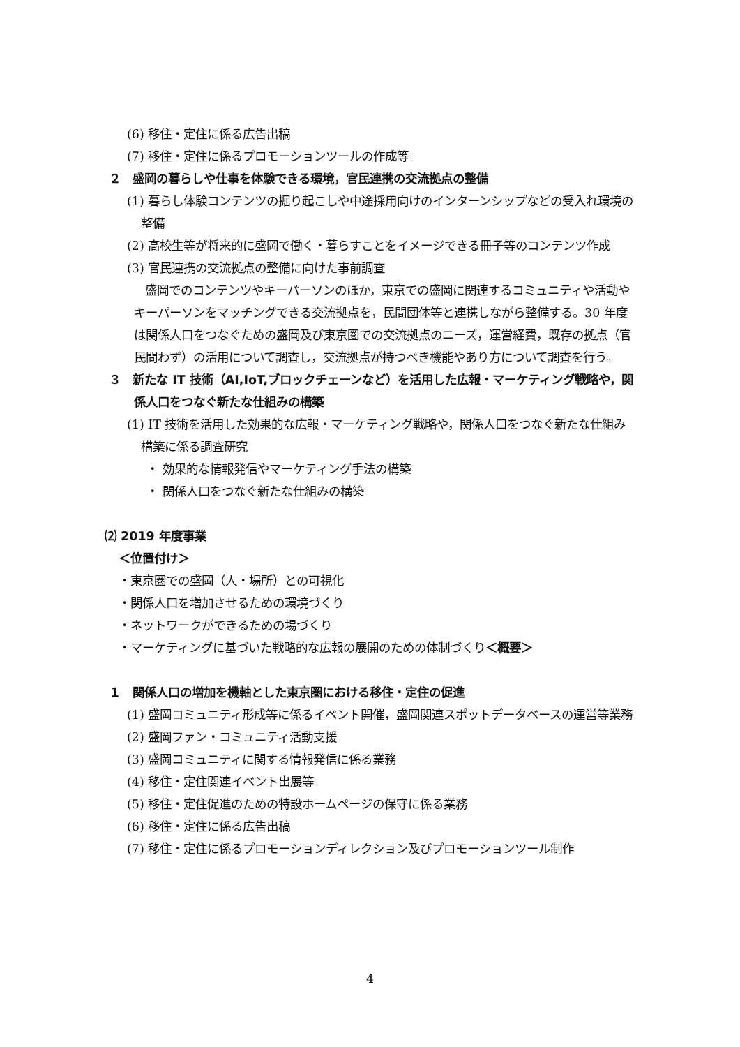(6) 移住・定住に係る広告出稿
(7) 移住・定住に係るプロモーションツールの作成等
２　盛岡の暮らしや仕事を体験できる環境，官民連携の交流拠点の整備
(1) 暮らし体験コンテンツの掘り起こしや中途採用向けのインターンシップなどの受入れ環境の整備
(2) 高校生等が将来的に盛岡で働く・暮らすことをイメージできる冊子等のコンテンツ作成
(3) 官民連携の交流拠点の整備に向けた事前調査
盛岡でのコンテンツやキーパーソンのほか，東京での盛岡に関連するコミュニティや活動やキーパーソンをマッチングできる交流拠点を，民間団体等と連携しながら整備する。30 年度は関係人口をつなぐための盛岡及び東京圏での交流拠点のニーズ，運営経費，既存の拠点（官民問わず）の活用について調査し，交流拠点が持つべき機能やあり方について調査を行う。
３　新たな IT 技術（AI,IoT,ブロックチェーンなど）を活用した広報・マーケティング戦略や，関係人口をつなぐ新たな仕組みの構築
(1) IT 技術を活用した効果的な広報・マーケティング戦略や，関係人口をつなぐ新たな仕組み構築に係る調査研究
・ 効果的な情報発信やマーケティング手法の構築
・ 関係人口をつなぐ新たな仕組みの構築
⑵ 2019 年度事業
＜位置付け＞
・東京圏での盛岡（人・場所）との可視化
・関係人口を増加させるための環境づくり
・ネットワークができるための場づくり
・マーケティングに基づいた戦略的な広報の展開のための体制づくり＜概要＞
１　関係人口の増加を機軸とした東京圏における移住・定住の促進
(1) 盛岡コミュニティ形成等に係るイベント開催，盛岡関連スポットデータベースの運営等業務
(2) 盛岡ファン・コミュニティ活動支援
(3) 盛岡コミュニティに関する情報発信に係る業務
(4) 移住・定住関連イベント出展等
(5) 移住・定住促進のための特設ホームページの保守に係る業務
(6) 移住・定住に係る広告出稿
(7) 移住・定住に係るプロモーションディレクション及びプロモーションツール制作
4